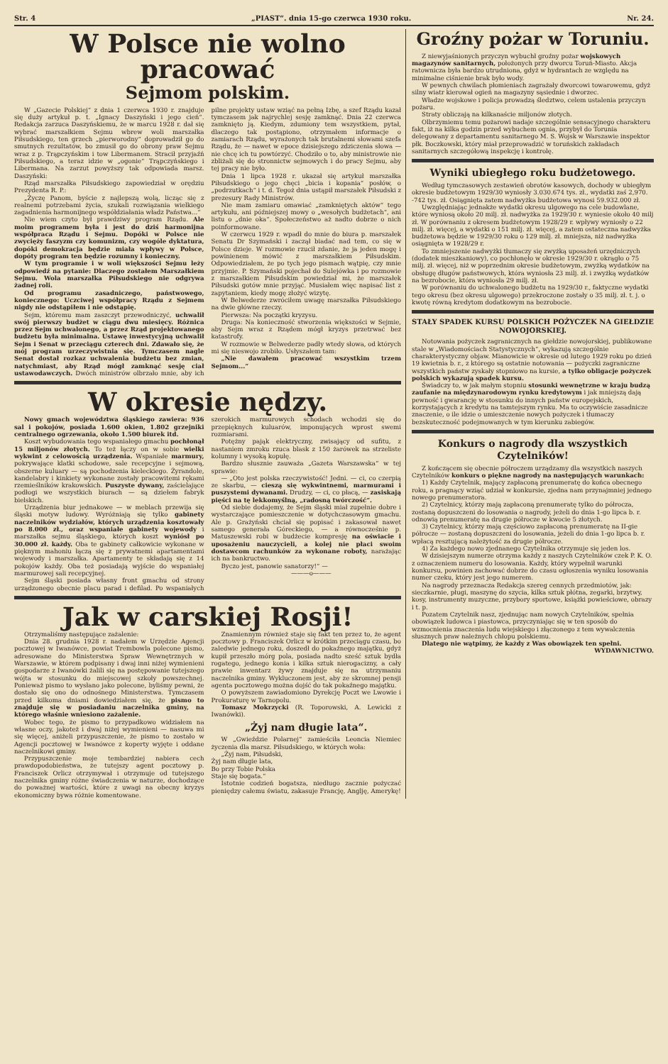Str. 4 „PIAST“. dnia 15-go czerwca 1930 roku. Nr. 24.
W Polsce nie wolno pracować
Sejmom polskim.
W „Gazecie Polskiej“ z dnia 1 czerwca 1930 r. znajduje się duży artykuł p. t. „Ignacy Daszyński i jego cień“. Redakcja zarzuca Daszyńskiemu, że w marcu 1928 r. dał się wybrać marszałkiem Sejmu wbrew woli marszałka Piłsudskiego, ten grzech „pierworodny“ doprowadził go do smutnych rezultatów, bo zmusił go do obrony praw Sejmu wraz z p. Trąpczyńskim i tow Libermanem. Stracił przyjaźń Piłsudskiego, a teraz idzie w „ogonie“ Trąpczyńskiego i Libermana. Na zarzut powyższy tak odpowiada marsz. Daszyński:
Rząd marszałka Piłsudskiego zapowiedział w orędziu Prezydenta R. P.:
„Życzę Panom, byście z najlepszą wolą, licząc się z realnemi potrzebami życia, szukali rozwiązania wielkiego zagadnienia harmonijnego współdziałania władz Państwa...“
Nie wiem czyto był prawdziwy program Rządu. Ale moim programem była i jest do dziś harmonijna współpraca Rządu i Sejmu. Dopóki w Polsce nie zwycięży faszyzm czy komunizm, czy wogóle dyktatura, dopóki demokracja będzie miała wpływy w Polsce, dopóty program ten będzie rozumny i konieczny.
W tym programie i w woli większości Sejmu leży odpowiedź na pytanie: Dlaczego zostałem Marszałkiem Sejmu. Wola marszałka Piłsudskiego nie odgrywa żadnej roli.
Od programu zasadniczego, państwowego, koniecznego: Uczciwej współpracy Rządu z Sejmem nigdy nie odstąpiłem i nie odstąpię.
Sejm, któremu mam zaszczyt przewodniczyć, uchwalił swój pierwszy budżet w ciągu dwu miesięcy. Różnica przez Sejm uchwalonego, a przez Rząd projektowanego budżetu była minimalna. Ustawę inwestycyjną uchwalił Sejm i Senat w przeciągu czterech dni. Zdawało się, że mój program urzeczywistnia się. Tymczasem nagle Senat dostał rozkaz uchwalenia budżetu bez zmian, natychmiast, aby Rząd mógł zamknąć sesję ciał ustawodawczych. Dwóch ministrów olbrzało mnie, aby ich pilne projekty ustaw wziąć na pełną Izbę, a szef Rządu kazał tymczasem jak najrychlej sesję zamknąć. Dnia 22 czerwca zamknięto ją. Kiedym, zdumiony tem wszystkiem, pytał, dlaczego tak postąpiono, otrzymałem informacje o zamiarach Rządu, wyrażonych tak brutalnemi słowami szefa Rządu, że — nawet w epoce dzisiejszego zdziczenia słowa — nie chcę ich tu powtórzyć. Chodziło o to, aby ministrowie nie zbliżali się do stronnictw sejmowych i do pracy Sejmu, aby tej pracy nie było.
Dnia 1 lipca 1928 r. ukazał się artykuł marszałka Piłsudskiego o jego chęci „bicia i kopania“ posłów, o „podrzutkach“ i t. d. Tegoż dnia ustąpił marszałek Piłsudski z prezesury Rady Ministrów.
Nie mam zamiaru omawiać „zamkniętych aktów“ tego artykułu, ani późniejszej mowy o „wesołych budżetach“, ani listu o „dnie oka“. Społeczeństwo aż nadto dobrze o nich poinformowane.
W czerwcu 1929 r. wpadł do mnie do biura p. marszałek Senatu Dr Szymański i zaczął biadać nad tem, co się w Polsce dzieje. W rozmowie rzucił zdanie, że ja jeden mogę i powinienem mówić z marszałkiem Piłsudskim. Odpowiedziałem, że po tych jego pismach wątpię, czy mnie przyjmie. P. Szymański pojechał do Sulejówka i po rozmowie z marszałkiem Piłsudskim powiedział mi, że marszałek Piłsudski gotów mnie przyjąć. Musiałem więc napisać list z zapytaniem, kiedy mogę złożyć wizytę.
W Belwederze zwróciłem uwagę marszałka Piłsudskiego na dwie główne rzeczy.
Pierwsza: Na początki kryzysu.
Druga: Na konieczność stworzenia większości w Sejmie, aby Sejm wraz z Rządem mógł kryzys przetrwać bez katastrofy.
W rozmowie w Belwederze padły wtedy słowa, od których mi się nieswojo zrobiło. Usłyszałem tam:
„Nie dawałem pracować wszystkim trzem Sejmom...“
W okresie nędzy.
Nowy gmach województwa śląskiego zawiera: 936 sal i pokojów, posiada 1.600 okien, 1.802 grzejniki centralnego ogrzewania, około 1.500 biurek itd.
Koszt wybudowania tego wspaniałego gmachu pochłonął 15 miljonów złotych. To też łączy on w sobie wielki wykwint z celowością urządzenia. Wspaniałe marmury, pokrywające klatki schodowe, sale recepcyjne i sejmową, obszerne kuluary — są pochodzenia kieleckiego. Żyrandole, kandelabry i kinkiety wykonane zostały pracowitemi rękami rzemieślników krakowskich. Puszyste dywany, zaścielające podłogi we wszystkich biurach — są dziełem fabryk bielskich.
Urządzenia biur jednakowe — w meblach przewija się śląski motyw ludowy. Wyróżniają się tylko gabinety naczelników wydziałów, których urządzenia kosztowały po 8.000 zł., oraz wspaniałe gabinety wojewody i marszałka sejmu śląskiego, których koszt wyniósł po 30.000 zł. każdy. Oba te gabinety całkowicie wykonane w pięknym mahoniu łączą się z prywatnemi apartamentami wojewody i marszałka. Apartamenty te składają się z 14 pokojów każdy. Oba też posiadają wyjście do wspaniałej marmurowej sali recepcyjnej.
Sejm śląski posiada własny front gmachu od strony urządzonego obecnie placu parad i defilad. Po wspaniałych szerokich marmurowych schodach wchodzi się do przepięknych kuluarów, imponujących wprost swemi rozmiarami.
Potężny pająk elektryczny, zwisający od sufitu, z nastaniem zmroku rzuca blask z 150 żarówek na strzeliste kolumny i wysoką kopułę.
Bardzo słusznie zauważa „Gazeta Warszawska“ w tej sprawie:
— „Oto jest polska rzeczywistość! Jedni. — ci, co czerpią ze skarbu, — cieszą się wykwintnemi, marmurami i puszystemi dywanami. Drudzy, — ci, co płacą, — zasiskają pięści na tę lekkomyślną, „radosną twórczość“.
Od siebie dodajemy, że Sejm śląski miał zupełnie dobre i wystarczające pomieszczenie w dotychczasowym gmachu. Ale p. Grażyński chciał się popisać i zakasował nawet samego generała Góreckiego, — a równocześnie p. Matuszewski robi w budżecie kompresję na oświacie i uposażeniu nauczycieli, a kolej nie płaci swoim dostawcom rachunków za wykonane roboty, narażając ich na bankructwo.
Byczo jest, panowie sanatorzy!“ —
———o———
Jak w carskiej Rosji!
Otrzymaliśmy następujące zażalenie:
Dnia 28. grudnia 1928 r. nadałem w Urzędzie Agencji pocztowej w Iwanówce, powiat Trembowla polecone pismo, adresowane do Ministerstwa Spraw Wewnętrznych w Warszawie, w którem podpisany i dwaj inni niżej wymienieni gospodarze z Iwanówki żalili się na postępowanie tutejszego wójta w stosunku do miejscowej szkoły powszechnej. Ponieważ pismo to wysłano jako polecone, byliśmy pewni, że dostało się ono do odnośnego Ministerstwa. Tymczasem przed kilkoma dniami dowiedziałem się, że pismo to znajduje się w posiadaniu naczelnika gminy, na którego właśnie wniesiono zażalenie.
Wobec tego, że pismo to przypadkowo widziałem na własne oczy, jakoteż i dwaj niżej wymienieni — nasuwa mi się więcej, aniżeli przypuszczenie, że pismo to zostało w Agencji pocztowej w Iwanówce z koperty wyjęte i oddane naczelnikowi gminy.
Przypuszczenie moje tembardziej nabiera cech prawdopodobieństwa, że tutejszy agent pocztowy p. Franciszek Orlicz otrzymywał i otrzymuje od tutejszego naczelnika gminy różne świadczenia w naturze, dochodzące do poważnej wartości, które z uwagi na obecny kryzys ekonomiczny bywa różnie komentowane.
Znamiennym również staje się fakt ten przez to, że agent pocztowy p. Franciszek Orlicz w krótkim przeciągu czasu, bo zaledwie jednego roku, doszedł do pokaźnego majątku, gdyż kupił przeszło mórg pola, posiada nadto sześć sztuk bydła rogatego, jednego konia i kilka sztuk nierogacizny, a cały prawie inwentarz żywy znajduje się na utrzymaniu naczelnika gminy. Wykluczonem jest, aby ze skromnej pensji agenta pocztowego można dojść do tak pokaźnego majątku.
O powyższem zawiadomiono Dyrekcję Poczt we Lwowie i Prokuraturę w Tarnopolu.
Tomasz Mokrzycki (R. Toporowski, A. Lewicki z Iwanówki).
„Żyj nam długie lata“.
W „Gwieździe Polarnej“ zamieściła Leoncia Niemiec życzenia dla marsz. Piłsudskiego, w których woła:
„Żyj nam, Piłsudski,
Żyj nam długie lata,
Bo przy Tobie Polska
Staje się bogata.“
Istotnie codzień bogatsza, niedługo zacznie pożyczać pieniędzy całemu światu, zakasuje Francję, Anglję, Amerykę!
Groźny pożar w Toruniu.
Z niewyjaśnionych przyczyn wybuchł groźny pożar wojskowych magazynów sanitarnych, położonych przy dworcu Toruń-Miasto. Akcja ratownicza była bardzo utrudniona, gdyż w hydrantach ze względu na minimalne ciśnienie brak było wody.
W pewnych chwilach płomieniach zagrażały dworcowi towarowemu, gdyż silny wiatr kierował ogień na magazyny sąsiednie i dworzec.
Władze wojskowe i policja prowadzą śledztwo, celem ustalenia przyczyn pożaru.
Straty obliczają na kilkanaście miljonów złotych.
Olbrzymiemu temu pożarowi nadaje szczególnie sensacyjnego charakteru fakt, iż na kilka godzin przed wybuchem ognia, przybył do Torunia delegowany z departamentu sanitarnego M. S. Wojsk w Warszawie inspektor płk. Boczkowski, który miał przeprowadzić w toruńskich zakładach sanitarnych szczegółową inspekcję i kontrolę.
Wyniki ubiegłego roku budżetowego.
Według tymczasowych zestawień obrotów kasowych, dochody w ubiegłym okresie budżetowym 1929/30 wyniosły 3.030.674 tys. zł., wydatki zaś 2,970. -742 tys. zł. Osiągnięta zatem nadwyżka budżetowa wynosi 59.932.000 zł.
Uwzględniając jednakże wydatki okresu ulgowego na cele budowlane, które wyniosą około 20 milj. zł. nadwyżka za 1929/30 r. wyniesie około 40 milj zł. W porównaniu z okresem budżetowym 1928/29 r. wpływy wyniosły o 22 milj. zł. więcej, a wydatki o 151 milj. zł. więcej, a zatem ostateczna nadwyżka budżetowa będzie w 1929/30 roku o 129 milj. zł. mniejsza, niż nadwyżka osiągnięta w 1928/29 r.
To zmniejszenie nadwyżki tłumaczy się zwyżką uposażeń urzędniczych (dodatek mieszkaniowy), co pochłonęło w okresie 1929/30 r. okrągło o 75 milj. zł. więcej, niż w poprzednim okresie budżetowym, zwyżką wydatków na obsługę długów państwowych, która wyniosła 23 milj. zł. i zwyżką wydatków na bezrobocie, która wyniosła 29 milj. zł.
W porównaniu do uchwalonego budżetu na 1929/30 r., faktyczne wydatki tego okresu (bez okresu ulgowego) przekroczone zostały o 35 milj. zł. t. j. o kwotę równą kredytom dodatkowym na bezrobocie.
STAŁY SPADEK KURSU POLSKICH POŻYCZEK NA GIEŁDZIE NOWOJORSKIEJ.
Notowania pożyczek zagranicznych na giełdzie nowojorskiej, publikowane stale w „Wiadomościach Statystycznych“, wykazują szczególnie charakterystyczny objaw. Mianowicie w okresie od lutego 1929 roku po dzień 19 kwietnia b. r., z którego są ostatnie notowania — pożyczki zagraniczne wszystkich państw zyskały stopniowo na kursie, a tylko obligacje pożyczek polskich wykazują spadek kursu.
Świadczy to, w jak małym stopniu stosunki wewnętrzne w kraju budzą zaufanie na międzynarodowym rynku kredytowym i jak mniejszą dają pewność i gwarancję w stosunku do innych państw europejskich, korzystających z kredytu na tamtejszym rynku. Ma to oczywiście zasadnicze znaczenie, o ile idzie o umieszczenie nowych pożyczek i tłumaczy bezskuteczność podejmowanych w tym kierunku zabiegów.
Konkurs o nagrody dla wszystkich Czytelników!
Z kończącem się obecnie półroczem urządzamy dla wszystkich naszych Czytelników konkurs o piękne nagrody na następujących warunkach:
1) Każdy Czytelnik, mający zapłaconą prenumeratę do końca obecnego roku, a pragnący wziąć udział w konkursie, zjedna nam przynajmniej jednego nowego prenumeratora.
2) Czytelnicy, którzy mają zapłaconą prenumeratę tylko do półrocza, zostaną dopuszczeni do losowania o nagrody, jeżeli do dnia 1-go lipca b. r. odnowią prenumeratę na drugie półrocze w kwocie 5 złotych.
3) Czytelnicy, którzy mają częściowo zapłaconą prenumeratę na II-gie półrocze — zostaną dopuszczeni do losowania, jeżeli do dnia 1-go lipca b. r. wpłacą resztującą należytość za drugie półrocze.
4) Za każdego nowo zjednanego Czytelnika otrzymuje się jeden los.
W dzisiejszym numerze otrzyma każdy z naszych Czytelników czek P. K. O. z oznaczeniem numeru do losowania. Każdy, który wypełnił warunki konkursu, powinien zachować dobrze do czasu ogłoszenia wyniku losowania numer czeku, który jest jego numerem.
Na nagrody przeznacza Redakcja szereg cennych przedmiotów, jak: sieczkarnie, pługi, maszynę do szycia, kilka sztuk płótna, zegarki, brzytwy, kosy, instrumenty muzyczne, przybory sportowe, książki powieściowe, obrazy i t. p.
Pozatem Czytelnik nasz, zjednując nam nowych Czytelników, spełnia obowiązek ludowca i piastowca, przyczyniając się w ten sposób do wzmocnienia znaczenia ludu wiejskiego i złączonego z tem wywalczenia słusznych praw należnych chłopu polskiemu.
Dlatego nie wątpimy, że każdy z Was obowiązek ten spełni. WYDAWNICTWO.